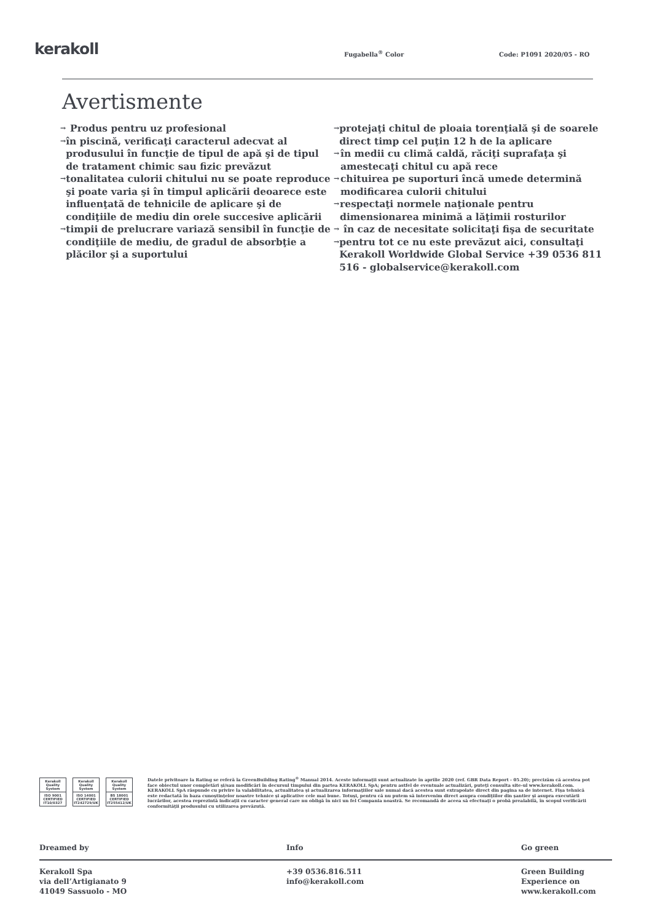kerakoll
Fugabella<sup>®</sup> Color
Code: P1091 2020/05 - RO
Avertismente
→ Produs pentru uz profesional
→ în piscină, verificaţi caracterul adecvat al produsului în funcţie de tipul de apă şi de tipul de tratament chimic sau fizic prevăzut
→ tonalitatea culorii chitului nu se poate reproduce şi poate varia şi în timpul aplicării deoarece este influenţată de tehnicile de aplicare şi de condiţiile de mediu din orele succesive aplicării
→ timpii de prelucrare variază sensibil în funcţie de condiţiile de mediu, de gradul de absorbţie a plăcilor şi a suportului
→ protejaţi chitul de ploaia torenţială şi de soarele direct timp cel puţin 12 h de la aplicare
→ în medii cu climă caldă, răciţi suprafaţa şi amestecaţi chitul cu apă rece
→ chituirea pe suporturi încă umede determină modificarea culorii chitului
→ respectaţi normele naţionale pentru dimensionarea minimă a lăţimii rosturilor
→ în caz de necesitate solicitaţi fişa de securitate
→ pentru tot ce nu este prevăzut aici, consultaţi Kerakoll Worldwide Global Service +39 0536 811 516 - globalservice@kerakoll.com
Kerakoll Quality System
ISO 9001 CERTIFIED IT10/0327
Kerakoll Quality System
ISO 14001 CERTIFIED IT242729/UK
Kerakoll Quality System
BS 18001 CERTIFIED IT255412/UK
Datele privitoare la Rating se referă la GreenBuilding Rating<sup>®</sup> Manual 2014. Aceste informaţii sunt actualizate în aprilie 2020 (ref. GBR Data Report - 05.20); precizăm că acestea pot face obiectul unor completări şi/sau modificări în decursul timpului din partea KERAKOLL SpA; pentru astfel de eventuale actualizări, puteţi consulta site-ul www.kerakoll.com. KERAKOLL SpA răspunde cu privire la valabilitatea, actualitatea şi actualizarea informaţiilor sale numai dacă acestea sunt extrapolate direct din pagina sa de internet. Fişa tehnică este redactată în baza cunoştinţelor noastre tehnice şi aplicative cele mai bune. Totuşi, pentru că nu putem să intervenim direct asupra condiţiilor din şantier şi asupra executării lucrărilor, acestea reprezintă indicaţii cu caracter general care nu obligă în nici un fel Compania noastră. Se recomandă de aceea să efectuaţi o probă prealabilă, în scopul verificării conformităţii produsului cu utilizarea prevăzută.
Dreamed by Info Go green
Kerakoll Spa
via dell’Artigianato 9
41049 Sassuolo - MO
+39 0536.816.511
info@kerakoll.com
Green Building
Experience on
www.kerakoll.com